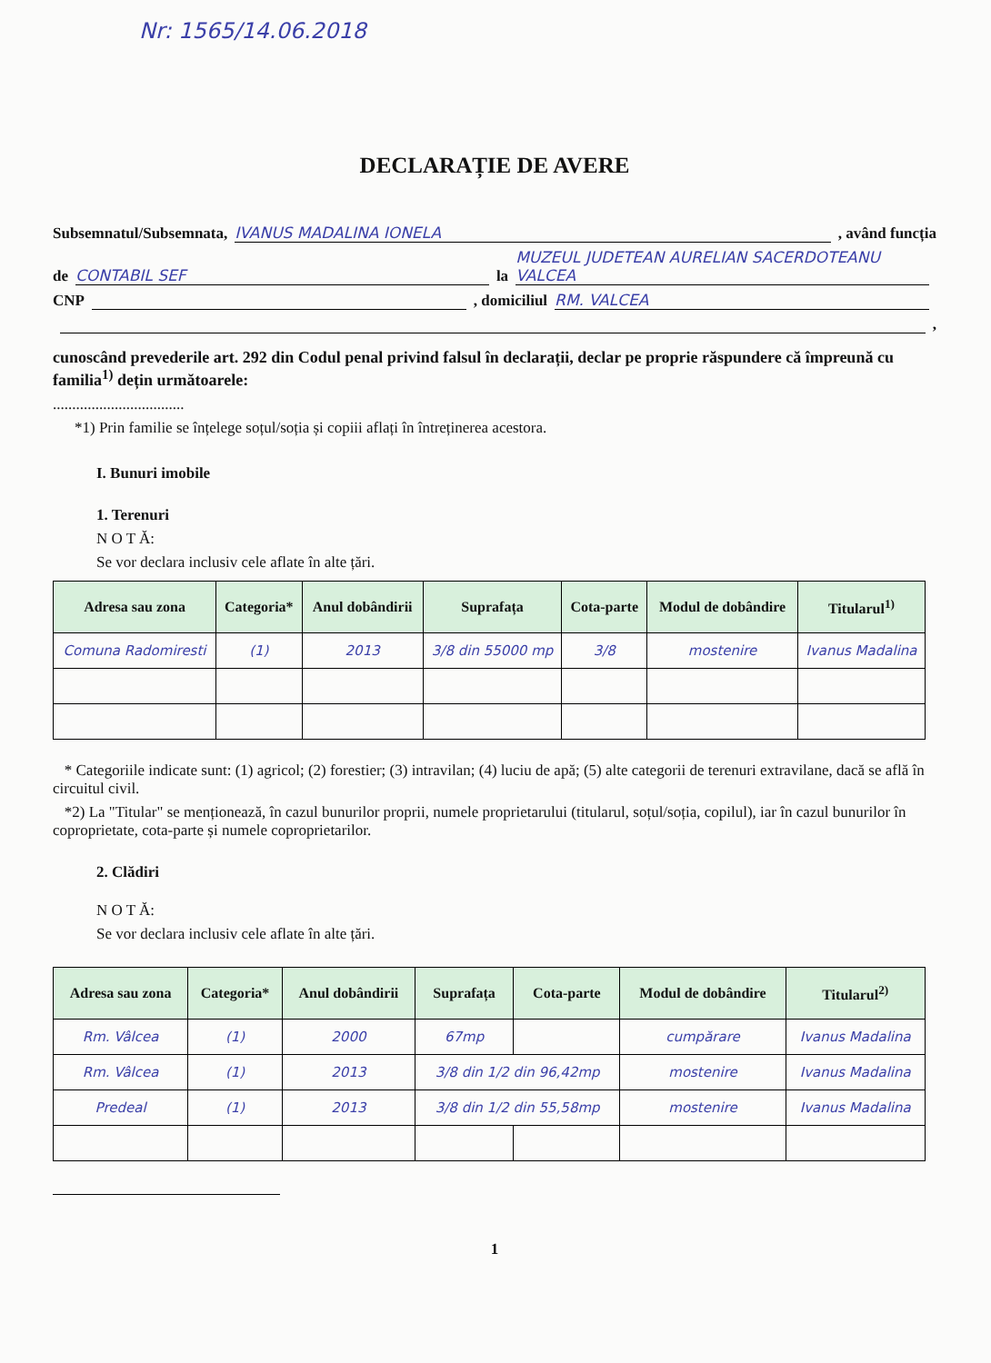Nr: 1565/14.06.2018
DECLARAȚIE DE AVERE
Subsemnatul/Subsemnata, IVANUS MADALINA IONELA , având funcția
de CONTABIL SEF la MUZEUL JUDETEAN AURELIAN SACERDOTEANU VALCEA
CNP , domiciliul RM. VALCEA
,
cunoscând prevederile art. 292 din Codul penal privind falsul în declarații, declar pe propriе răspundere că împreună cu familia<sup>1)</sup> dețin următoarele:
..................................
*1) Prin familie se înțelege soțul/soția și copiii aflați în întreținerea acestora.
I. Bunuri imobile
1. Terenuri
N O T Ă:
Se vor declara inclusiv cele aflate în alte țări.
| Adresa sau zona | Categoria* | Anul dobândirii | Suprafața | Cota-parte | Modul de dobândire | Titularul<sup>1)</sup> |
| --- | --- | --- | --- | --- | --- | --- |
| Comuna Radomiresti | (1) | 2013 | 3/8 din 55000 mp | 3/8 | mostenire | Ivanus Madalina |
* Categoriile indicate sunt: (1) agricol; (2) forestier; (3) intravilan; (4) luciu de apă; (5) alte categorii de terenuri extravilane, dacă se află în circuitul civil.
*2) La "Titular" se menționează, în cazul bunurilor proprii, numele proprietarului (titularul, soțul/soția, copilul), iar în cazul bunurilor în coproprietate, cota-parte și numele coproprietarilor.
2. Clădiri
N O T Ă:
Se vor declara inclusiv cele aflate în alte țări.
| Adresa sau zona | Categoria* | Anul dobândirii | Suprafața | Cota-parte | Modul de dobândire | Titularul<sup>2)</sup> |
| --- | --- | --- | --- | --- | --- | --- |
| Rm. Vâlcea | (1) | 2000 | 67mp | | cumpărare | Ivanus Madalina |
| Rm. Vâlcea | (1) | 2013 | 3/8 din 1/2 din 96,42mp | | mostenire | Ivanus Madalina |
| Predeal | (1) | 2013 | 3/8 din 1/2 din 55,58mp | | mostenire | Ivanus Madalina |
1